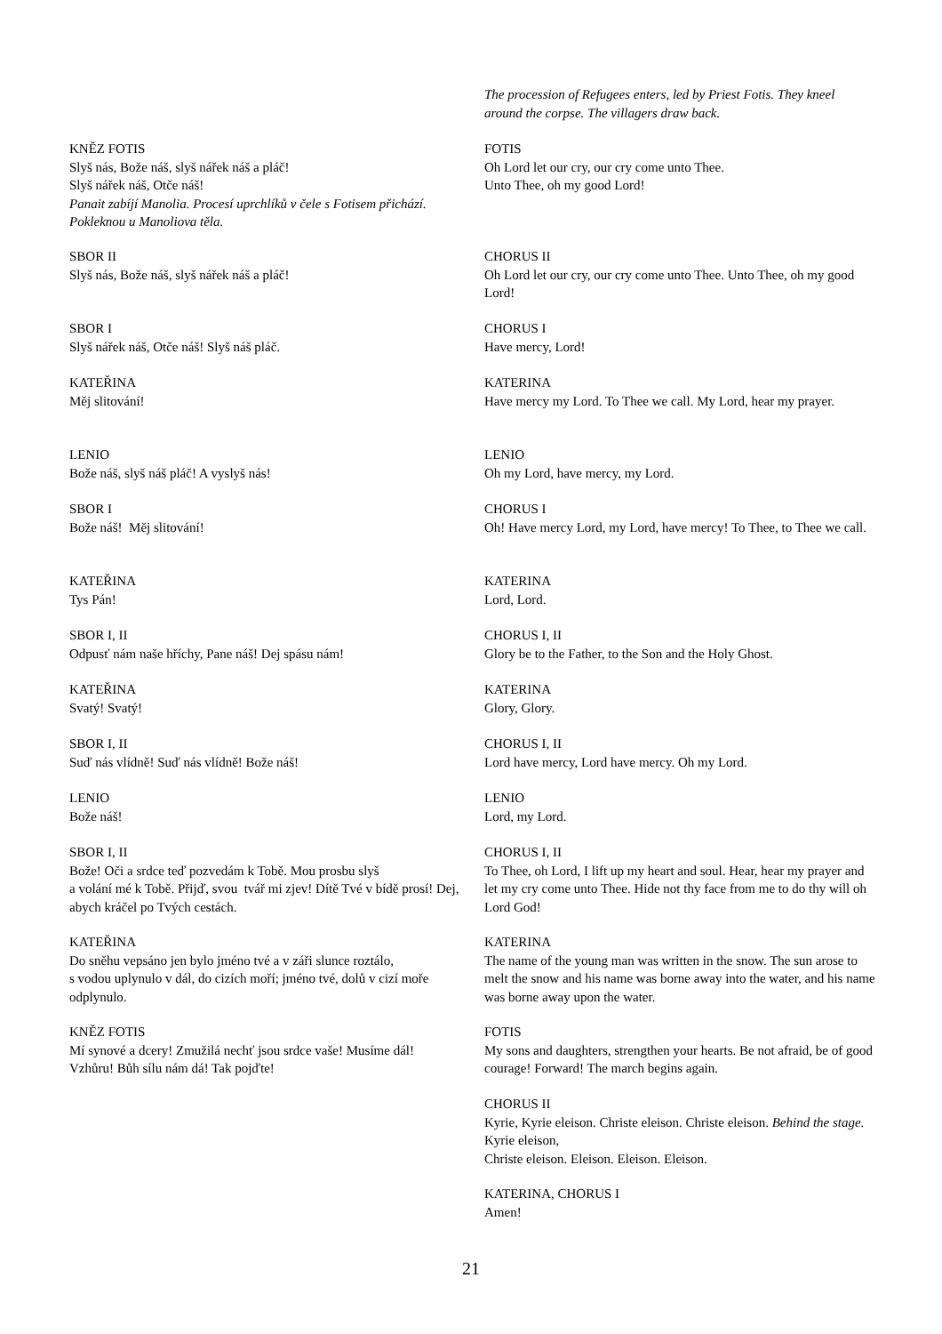| | The procession of Refugees enters, led by Priest Fotis. They kneel around the corpse. The villagers draw back. |
| KNĚZ FOTIS Slyš nás, Bože náš, slyš nářek náš a pláč! Slyš nářek náš, Otče náš! Panait zabíjí Manolia. Procesí uprchlíků v čele s Fotisem přichází. Pokleknou u Manoliova těla. | FOTIS Oh Lord let our cry, our cry come unto Thee. Unto Thee, oh my good Lord! |
| SBOR II Slyš nás, Bože náš, slyš nářek náš a pláč! | CHORUS II Oh Lord let our cry, our cry come unto Thee. Unto Thee, oh my good Lord! |
| SBOR I Slyš nářek náš, Otče náš! Slyš náš pláč. | CHORUS I Have mercy, Lord! |
| KATEŘINA Měj slitování! | KATERINA Have mercy my Lord. To Thee we call. My Lord, hear my prayer. |
| LENIO Bože náš, slyš náš pláč! A vyslyš nás! | LENIO Oh my Lord, have mercy, my Lord. |
| SBOR I Bože náš! Měj slitování! | CHORUS I Oh! Have mercy Lord, my Lord, have mercy! To Thee, to Thee we call. |
| KATEŘINA Tys Pán! | KATERINA Lord, Lord. |
| SBOR I, II Odpusť nám naše hříchy, Pane náš! Dej spásu nám! | CHORUS I, II Glory be to the Father, to the Son and the Holy Ghost. |
| KATEŘINA Svatý! Svatý! | KATERINA Glory, Glory. |
| SBOR I, II Suď nás vlídně! Suď nás vlídně! Bože náš! | CHORUS I, II Lord have mercy, Lord have mercy. Oh my Lord. |
| LENIO Bože náš! | LENIO Lord, my Lord. |
| SBOR I, II Bože! Oči a srdce teď pozvedám k Tobě. Mou prosbu slyš a volání mé k Tobě. Přijď, svou tvář mi zjev! Dítě Tvé v bídě prosí! Dej, abych kráčel po Tvých cestách. | CHORUS I, II To Thee, oh Lord, I lift up my heart and soul. Hear, hear my prayer and let my cry come unto Thee. Hide not thy face from me to do thy will oh Lord God! |
| KATEŘINA Do sněhu vepsáno jen bylo jméno tvé a v záři slunce roztálo, s vodou uplynulo v dál, do cizích moří; jméno tvé, dolů v cizí moře odplynulo. | KATERINA The name of the young man was written in the snow. The sun arose to melt the snow and his name was borne away into the water, and his name was borne away upon the water. |
| KNĚZ FOTIS Mí synové a dcery! Zmužilá nechť jsou srdce vaše! Musíme dál! Vzhůru! Bůh sílu nám dá! Tak pojďte! | FOTIS My sons and daughters, strengthen your hearts. Be not afraid, be of good courage! Forward! The march begins again. |
| | CHORUS II Kyrie, Kyrie eleison. Christe eleison. Christe eleison. Behind the stage. Kyrie eleison, Christe eleison. Eleison. Eleison. Eleison. |
| | KATERINA, CHORUS I Amen! |
21